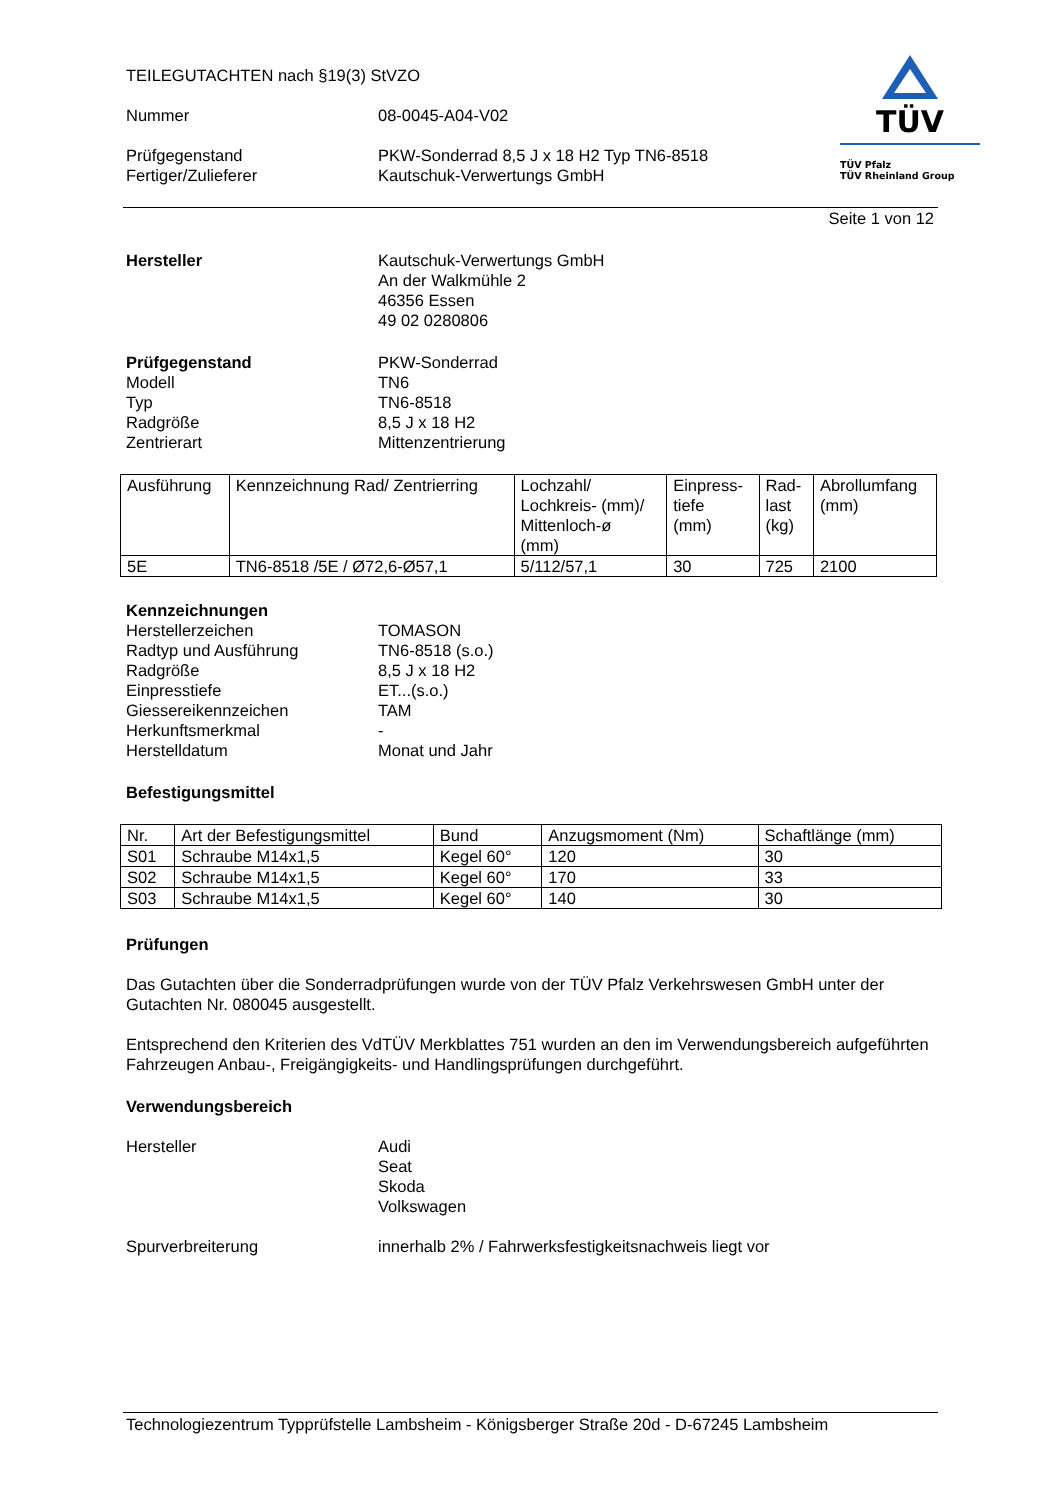TÜV
TÜV Pfalz
TÜV Rheinland Group
TEILEGUTACHTEN nach §19(3) StVZO
Nummer 08-0045-A04-V02
Prüfgegenstand
Fertiger/Zulieferer
PKW-Sonderrad 8,5 J x 18 H2 Typ TN6-8518
Kautschuk-Verwertungs GmbH
Seite 1 von 12
Hersteller Kautschuk-Verwertungs GmbH
An der Walkmühle 2
46356 Essen
49 02 0280806
Prüfgegenstand
Modell
Typ
Radgröße
Zentrierart
PKW-Sonderrad
TN6
TN6-8518
8,5 J x 18 H2
Mittenzentrierung
| Ausführung | Kennzeichnung Rad/ Zentrierring | Lochzahl/ Lochkreis- (mm)/ Mittenloch-ø (mm) | Einpress- tiefe (mm) | Rad- last (kg) | Abrollumfang (mm) |
| --- | --- | --- | --- | --- | --- |
| 5E | TN6-8518 /5E / Ø72,6-Ø57,1 | 5/112/57,1 | 30 | 725 | 2100 |
Kennzeichnungen
Herstellerzeichen
Radtyp und Ausführung
Radgröße
Einpresstiefe
Giessereikennzeichen
Herkunftsmerkmal
Herstelldatum
TOMASON
TN6-8518 (s.o.)
8,5 J x 18 H2
ET...(s.o.)
TAM
-
Monat und Jahr
Befestigungsmittel
| Nr. | Art der Befestigungsmittel | Bund | Anzugsmoment (Nm) | Schaftlänge (mm) |
| --- | --- | --- | --- | --- |
| S01 | Schraube M14x1,5 | Kegel 60° | 120 | 30 |
| S02 | Schraube M14x1,5 | Kegel 60° | 170 | 33 |
| S03 | Schraube M14x1,5 | Kegel 60° | 140 | 30 |
Prüfungen
Das Gutachten über die Sonderradprüfungen wurde von der TÜV Pfalz Verkehrswesen GmbH unter der Gutachten Nr. 080045 ausgestellt.
Entsprechend den Kriterien des VdTÜV Merkblattes 751 wurden an den im Verwendungsbereich aufgeführten Fahrzeugen Anbau-, Freigängigkeits- und Handlingsprüfungen durchgeführt.
Verwendungsbereich
Hersteller Audi
Seat
Skoda
Volkswagen
Spurverbreiterung innerhalb 2% / Fahrwerksfestigkeitsnachweis liegt vor
Technologiezentrum Typprüfstelle Lambsheim - Königsberger Straße 20d - D-67245 Lambsheim